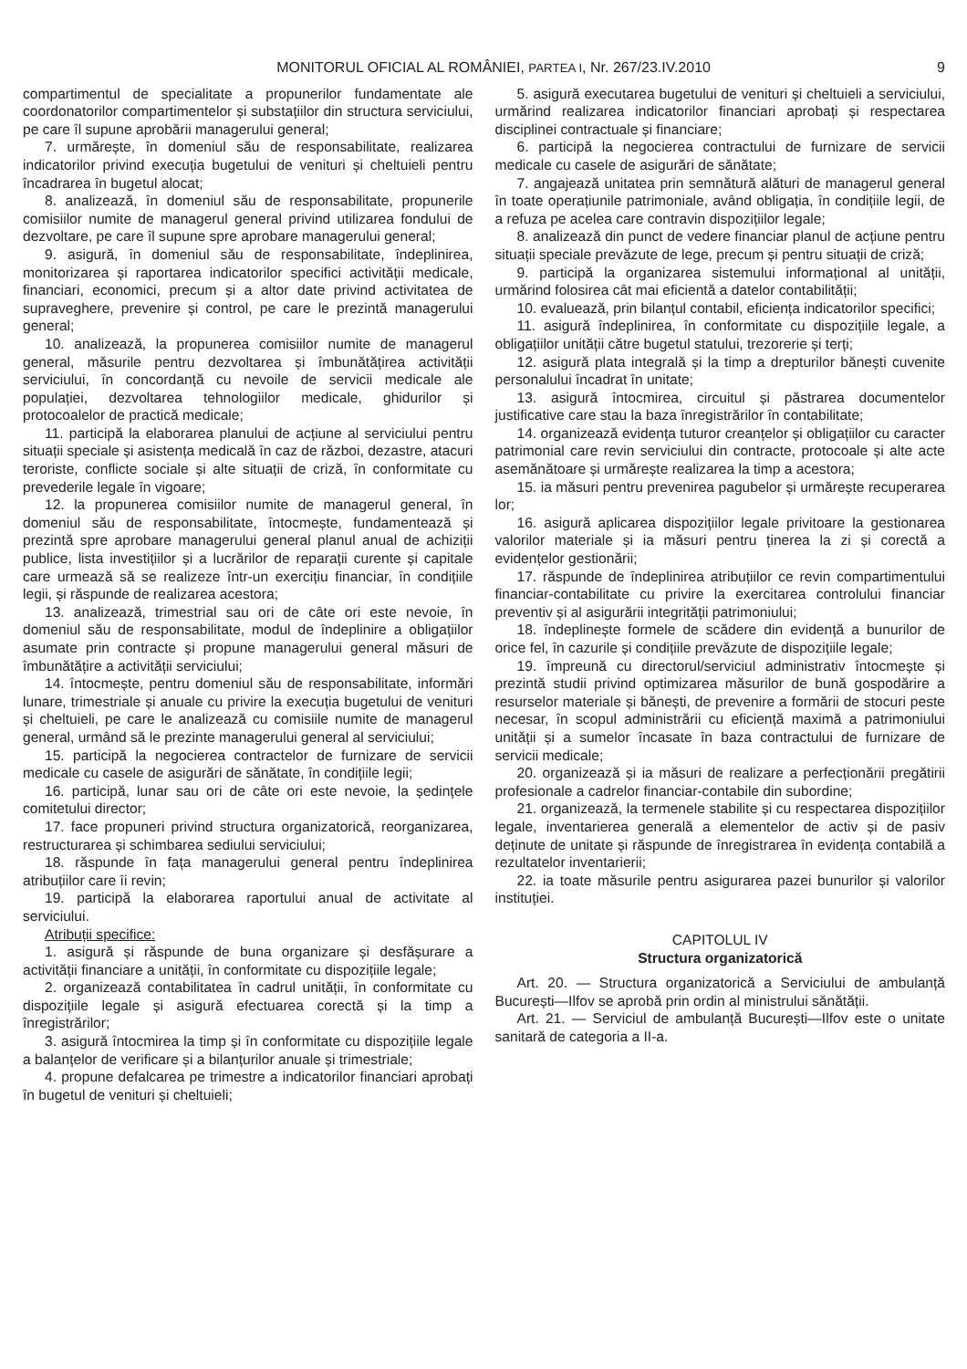MONITORUL OFICIAL AL ROMÂNIEI, PARTEA I, Nr. 267/23.IV.2010 9
compartimentul de specialitate a propunerilor fundamentate ale coordonatorilor compartimentelor și substațiilor din structura serviciului, pe care îl supune aprobării managerului general;
7. urmărește, în domeniul său de responsabilitate, realizarea indicatorilor privind execuția bugetului de venituri și cheltuieli pentru încadrarea în bugetul alocat;
8. analizează, în domeniul său de responsabilitate, propunerile comisiilor numite de managerul general privind utilizarea fondului de dezvoltare, pe care îl supune spre aprobare managerului general;
9. asigură, în domeniul său de responsabilitate, îndeplinirea, monitorizarea și raportarea indicatorilor specifici activității medicale, financiari, economici, precum și a altor date privind activitatea de supraveghere, prevenire și control, pe care le prezintă managerului general;
10. analizează, la propunerea comisiilor numite de managerul general, măsurile pentru dezvoltarea și îmbunătățirea activității serviciului, în concordanță cu nevoile de servicii medicale ale populației, dezvoltarea tehnologiilor medicale, ghidurilor și protocoalelor de practică medicale;
11. participă la elaborarea planului de acțiune al serviciului pentru situații speciale și asistența medicală în caz de război, dezastre, atacuri teroriste, conflicte sociale și alte situații de criză, în conformitate cu prevederile legale în vigoare;
12. la propunerea comisiilor numite de managerul general, în domeniul său de responsabilitate, întocmește, fundamentează și prezintă spre aprobare managerului general planul anual de achiziții publice, lista investițiilor și a lucrărilor de reparații curente și capitale care urmează să se realizeze într-un exercițiu financiar, în condițiile legii, și răspunde de realizarea acestora;
13. analizează, trimestrial sau ori de câte ori este nevoie, în domeniul său de responsabilitate, modul de îndeplinire a obligațiilor asumate prin contracte și propune managerului general măsuri de îmbunătățire a activității serviciului;
14. întocmește, pentru domeniul său de responsabilitate, informări lunare, trimestriale și anuale cu privire la execuția bugetului de venituri și cheltuieli, pe care le analizează cu comisiile numite de managerul general, urmând să le prezinte managerului general al serviciului;
15. participă la negocierea contractelor de furnizare de servicii medicale cu casele de asigurări de sănătate, în condițiile legii;
16. participă, lunar sau ori de câte ori este nevoie, la ședințele comitetului director;
17. face propuneri privind structura organizatorică, reorganizarea, restructurarea și schimbarea sediului serviciului;
18. răspunde în fața managerului general pentru îndeplinirea atribuțiilor care îi revin;
19. participă la elaborarea raportului anual de activitate al serviciului.
Atribuții specifice:
1. asigură și răspunde de buna organizare și desfășurare a activității financiare a unității, în conformitate cu dispozițiile legale;
2. organizează contabilitatea în cadrul unității, în conformitate cu dispozițiile legale și asigură efectuarea corectă și la timp a înregistrărilor;
3. asigură întocmirea la timp și în conformitate cu dispozițiile legale a balanțelor de verificare și a bilanțurilor anuale și trimestriale;
4. propune defalcarea pe trimestre a indicatorilor financiari aprobați în bugetul de venituri și cheltuieli;
5. asigură executarea bugetului de venituri și cheltuieli a serviciului, urmărind realizarea indicatorilor financiari aprobați și respectarea disciplinei contractuale și financiare;
6. participă la negocierea contractului de furnizare de servicii medicale cu casele de asigurări de sănătate;
7. angajează unitatea prin semnătură alături de managerul general în toate operațiunile patrimoniale, având obligația, în condițiile legii, de a refuza pe acelea care contravin dispozițiilor legale;
8. analizează din punct de vedere financiar planul de acțiune pentru situații speciale prevăzute de lege, precum și pentru situații de criză;
9. participă la organizarea sistemului informațional al unității, urmărind folosirea cât mai eficientă a datelor contabilității;
10. evaluează, prin bilanțul contabil, eficiența indicatorilor specifici;
11. asigură îndeplinirea, în conformitate cu dispozițiile legale, a obligațiilor unității către bugetul statului, trezorerie și terți;
12. asigură plata integrală și la timp a drepturilor bănești cuvenite personalului încadrat în unitate;
13. asigură întocmirea, circuitul și păstrarea documentelor justificative care stau la baza înregistrărilor în contabilitate;
14. organizează evidența tuturor creanțelor și obligațiilor cu caracter patrimonial care revin serviciului din contracte, protocoale și alte acte asemănătoare și urmărește realizarea la timp a acestora;
15. ia măsuri pentru prevenirea pagubelor și urmărește recuperarea lor;
16. asigură aplicarea dispozițiilor legale privitoare la gestionarea valorilor materiale și ia măsuri pentru ținerea la zi și corectă a evidențelor gestionării;
17. răspunde de îndeplinirea atribuțiilor ce revin compartimentului financiar-contabilitate cu privire la exercitarea controlului financiar preventiv și al asigurării integrității patrimoniului;
18. îndeplinește formele de scădere din evidență a bunurilor de orice fel, în cazurile și condițiile prevăzute de dispozițiile legale;
19. împreună cu directorul/serviciul administrativ întocmește și prezintă studii privind optimizarea măsurilor de bună gospodărire a resurselor materiale și bănești, de prevenire a formării de stocuri peste necesar, în scopul administrării cu eficiență maximă a patrimoniului unității și a sumelor încasate în baza contractului de furnizare de servicii medicale;
20. organizează și ia măsuri de realizare a perfecționării pregătirii profesionale a cadrelor financiar-contabile din subordine;
21. organizează, la termenele stabilite și cu respectarea dispozițiilor legale, inventarierea generală a elementelor de activ și de pasiv deținute de unitate și răspunde de înregistrarea în evidența contabilă a rezultatelor inventarierii;
22. ia toate măsurile pentru asigurarea pazei bunurilor și valorilor instituției.
CAPITOLUL IV
Structura organizatorică
Art. 20. — Structura organizatorică a Serviciului de ambulanță București—Ilfov se aprobă prin ordin al ministrului sănătății.
Art. 21. — Serviciul de ambulanță București—Ilfov este o unitate sanitară de categoria a II-a.